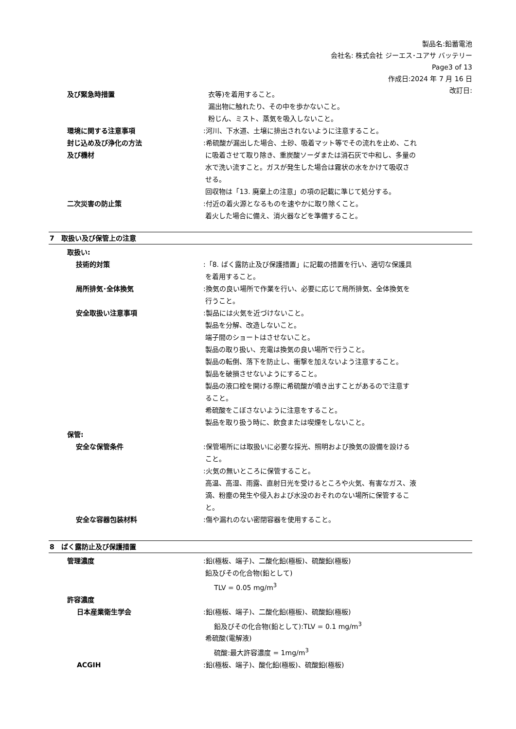製品名:鉛蓄電池
会社名: 株式会社 ジーエス･ユアサ バッテリー
Page3 of 13
作成日:2024 年 7 月 16 日
改訂日:
及び緊急時措置 衣等)を着用すること。
漏出物に触れたり、その中を歩かないこと。
粉じん、ミスト、蒸気を吸入しないこと。
環境に関する注意事項 :河川、下水道、土壌に排出されないように注意すること。
封じ込め及び浄化の方法
及び機材
:希硫酸が漏出した場合、土砂、吸着マット等でその流れを止め、これ
に吸着させて取り除き、重炭酸ソーダまたは消石灰で中和し、多量の
水で洗い流すこと。ガスが発生した場合は霧状の水をかけて吸収さ
せる。
回収物は「13. 廃棄上の注意」の項の記載に準じて処分する。
二次災害の防止策 :付近の着火源となるものを速やかに取り除くこと。
着火した場合に備え、消火器などを準備すること。
7　取扱い及び保管上の注意
取扱い:
技術的対策 :「8. ばく露防止及び保護措置」に記載の措置を行い、適切な保護具
を着用すること。
局所排気･全体換気 :換気の良い場所で作業を行い、必要に応じて局所排気、全体換気を
行うこと。
安全取扱い注意事項 :製品には火気を近づけないこと。
製品を分解、改造しないこと。
端子間のショートはさせないこと。
製品の取り扱い、充電は換気の良い場所で行うこと。
製品の転倒、落下を防止し、衝撃を加えないよう注意すること。
製品を破損させないようにすること。
製品の液口栓を開ける際に希硫酸が噴き出すことがあるので注意す
ること。
希硫酸をこぼさないように注意をすること。
製品を取り扱う時に、飲食または喫煙をしないこと。
保管:
安全な保管条件 :保管場所には取扱いに必要な採光、照明および換気の設備を設ける
こと。
:火気の無いところに保管すること。
高温、高湿、雨露、直射日光を受けるところや火気、有害なガス、液
滴、粉塵の発生や侵入および水没のおそれのない場所に保管するこ
と。
安全な容器包装材料 :傷や漏れのない密閉容器を使用すること。
8　ばく露防止及び保護措置
管理濃度 :鉛(極板、端子)、二酸化鉛(極板)、硫酸鉛(極板)
鉛及びその化合物(鉛として)
TLV = 0.05 mg/m<sup>3</sup>
許容濃度
日本産業衛生学会 :鉛(極板、端子)、二酸化鉛(極板)、硫酸鉛(極板)
鉛及びその化合物(鉛として):TLV = 0.1 mg/m<sup>3</sup>
希硫酸(電解液)
硫酸:最大許容濃度 = 1mg/m<sup>3</sup>
ACGIH :鉛(極板、端子)、酸化鉛(極板)、硫酸鉛(極板)